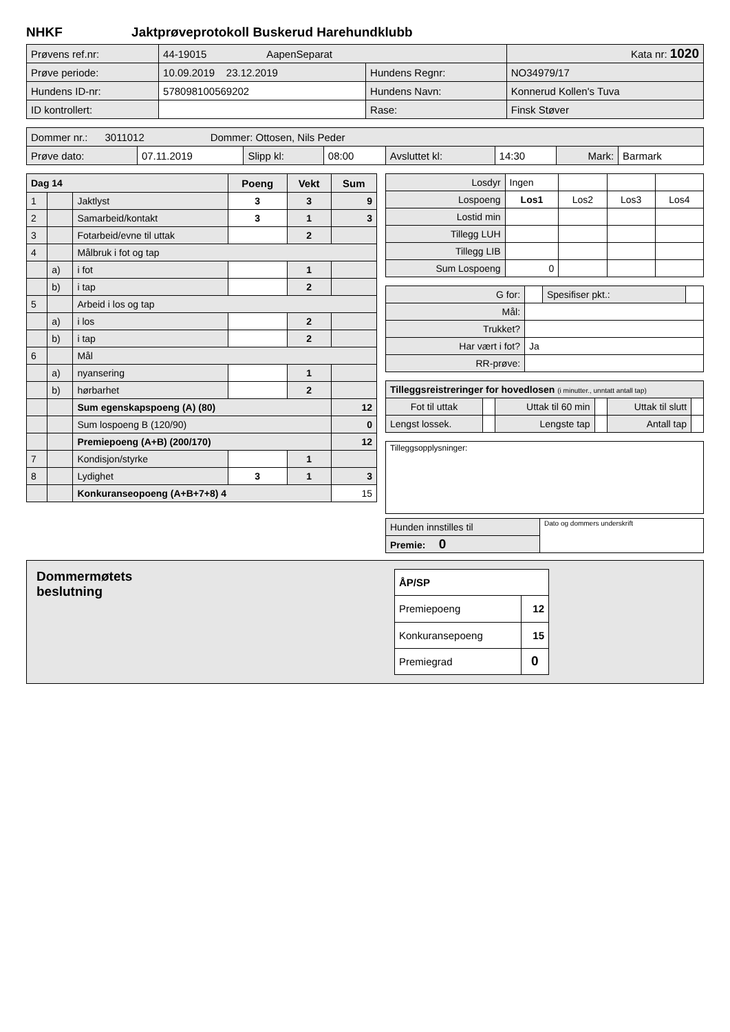NHKF Jaktprøveprotokoll Buskerud Harehundklubb
| Prøvens ref.nr: | 44-19015 AapenSeparat | | | Kata nr: 1020 |
| Prøve periode: | 10.09.2019 23.12.2019 | Hundens Regnr: | NO34979/17 | |
| Hundens ID-nr: | 578098100569202 | Hundens Navn: | Konnerud Kollen's Tuva | |
| ID kontrollert: | | Rase: | Finsk Støver | |
| Dommer nr.: 3011012 Dommer: Ottosen, Nils Peder | | | | | | | |
| Prøve dato: | 07.11.2019 | Slipp kl: | 08:00 | Avsluttet kl: | 14:30 | Mark: | Barmark |
| Dag 14 | | | Poeng | Vekt | Sum |
| 1 | | Jaktlyst | 3 | 3 | 9 |
| 2 | | Samarbeid/kontakt | 3 | 1 | 3 |
| 3 | | Fotarbeid/evne til uttak | | 2 | |
| 4 | | Målbruk i fot og tap | | | |
| | a) | i fot | | 1 | |
| | b) | i tap | | 2 | |
| 5 | | Arbeid i los og tap | | | |
| | a) | i los | | 2 | |
| | b) | i tap | | 2 | |
| 6 | | Mål | | | |
| | a) | nyansering | | 1 | |
| | b) | hørbarhet | | 2 | |
| | | Sum egenskapspoeng (A) (80) | | | 12 |
| | | Sum lospoeng B (120/90) | | | 0 |
| | | Premiepoeng (A+B) (200/170) | | | 12 |
| 7 | | Kondisjon/styrke | | 1 | |
| 8 | | Lydighet | 3 | 1 | 3 |
| | | Konkuranseopoeng (A+B+7+8) 4 | | | 15 |
| Losdyr | Ingen | | | |
| Lospoeng | Los1 | Los2 | Los3 | Los4 |
| Lostid min | | | | |
| Tillegg LUH | | | | |
| Tillegg LIB | | | | |
| Sum Lospoeng | 0 | | | |
| G for: | | Spesifiser pkt.: | |
| Mål: | | | |
| Trukket? | | | |
| Har vært i fot? | Ja | | |
| RR-prøve: | | | |
| Tilleggsreistreringer for hovedlosen (i minutter., unntatt antall tap) | | | | | |
| Fot til uttak | | Uttak til 60 min | | Uttak til slutt | |
| Lengst lossek. | | Lengste tap | | Antall tap | |
Tilleggsopplysninger:
| Hunden innstilles til | Dato og dommers underskrift |
| Premie: 0 | |
Dommermøtets
beslutning
| ÅP/SP | |
| Premiepoeng | 12 |
| Konkuransepoeng | 15 |
| Premiegrad | 0 |